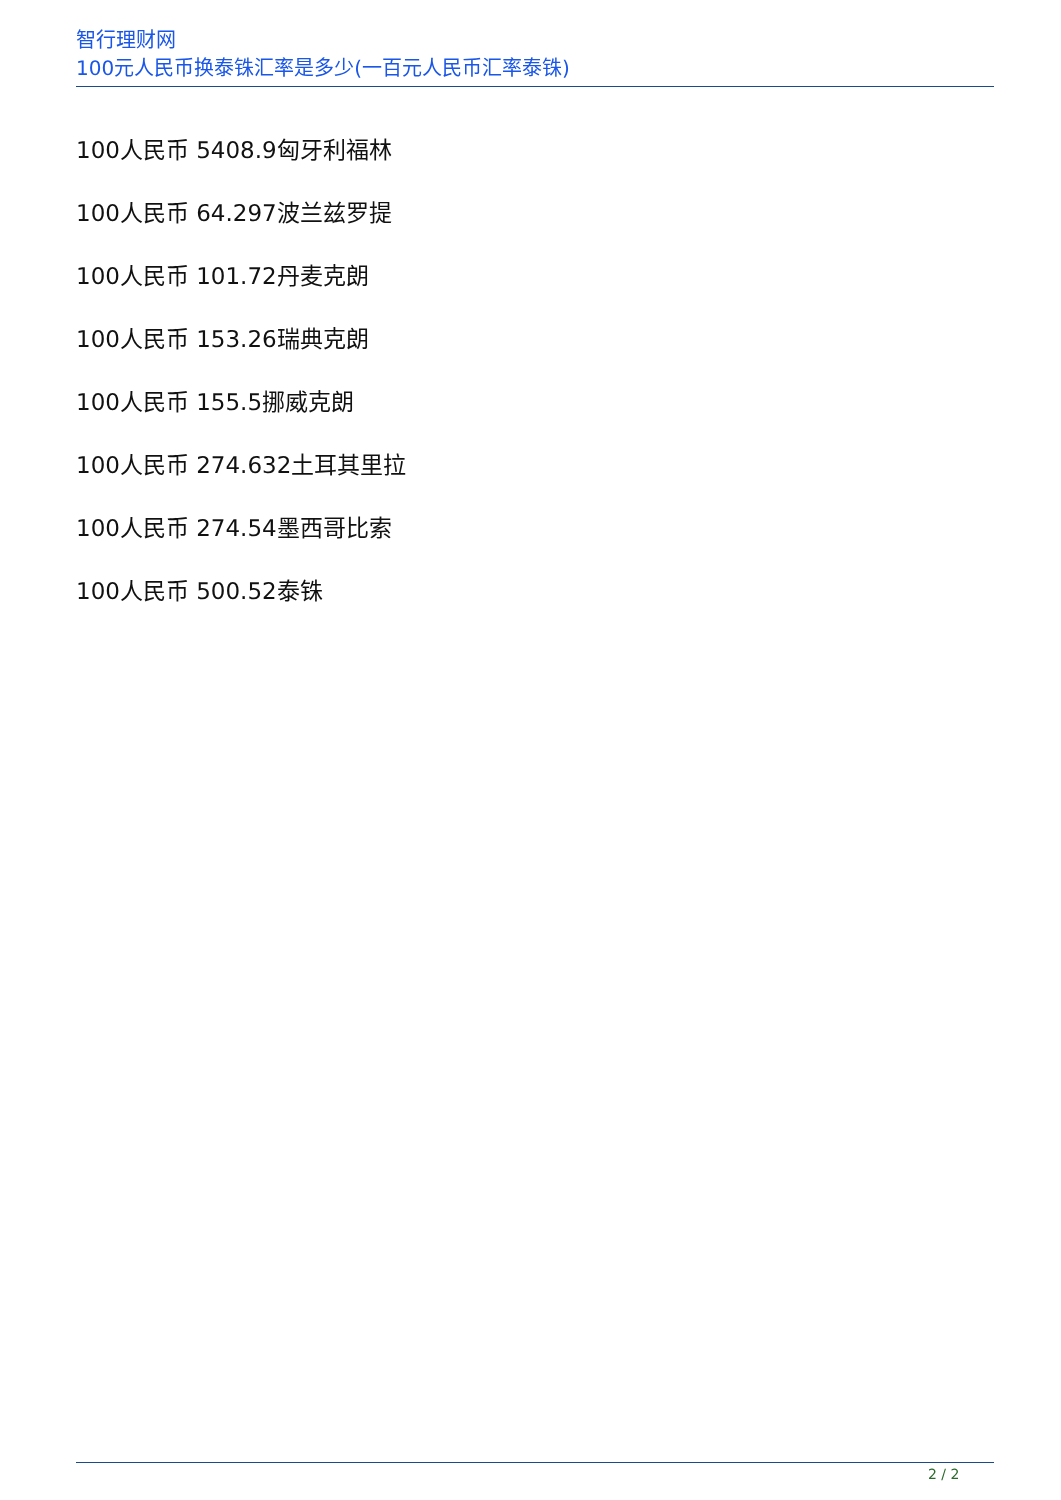智行理财网
100元人民币换泰铢汇率是多少(一百元人民币汇率泰铢)
100人民币 5408.9匈牙利福林
100人民币 64.297波兰兹罗提
100人民币 101.72丹麦克朗
100人民币 153.26瑞典克朗
100人民币 155.5挪威克朗
100人民币 274.632土耳其里拉
100人民币 274.54墨西哥比索
100人民币 500.52泰铢
2 / 2